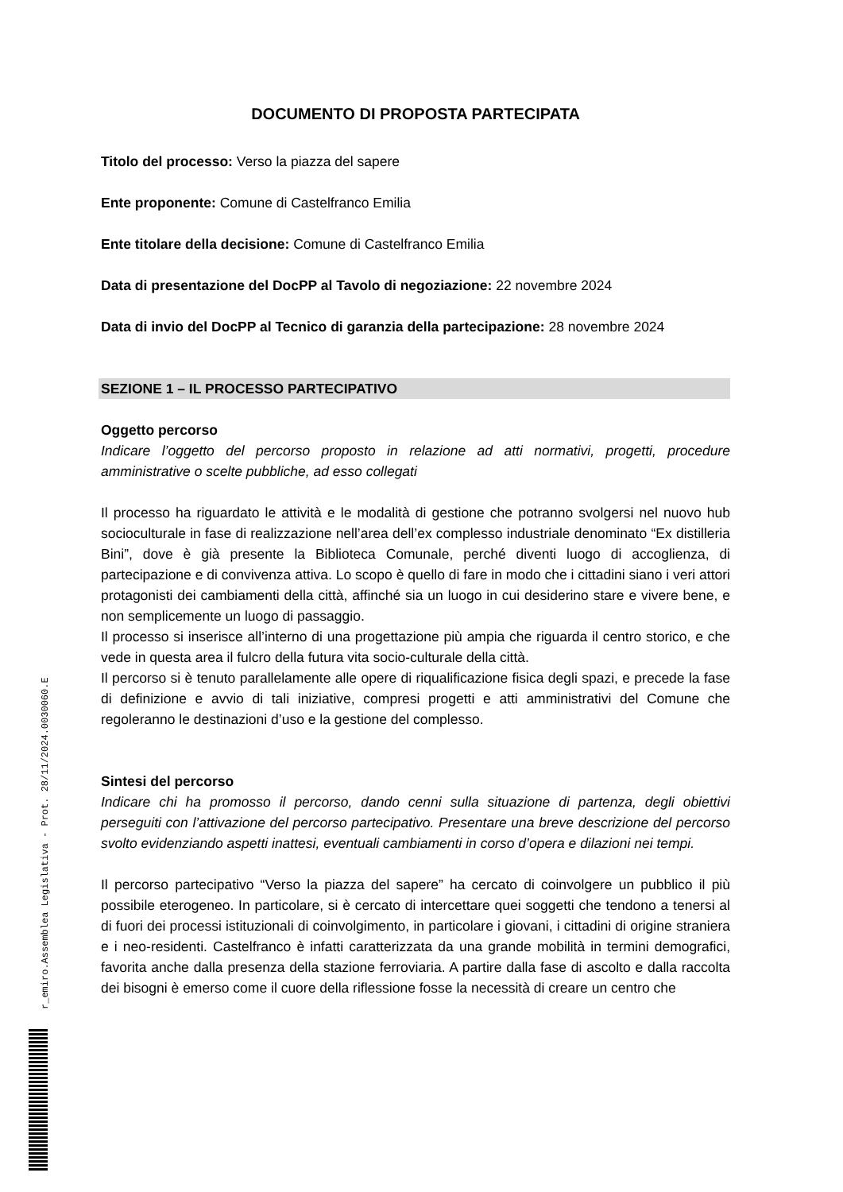r_emiro.Assemblea Legislativa - Prot. 28/11/2024.0030060.E
DOCUMENTO DI PROPOSTA PARTECIPATA
Titolo del processo: Verso la piazza del sapere
Ente proponente: Comune di Castelfranco Emilia
Ente titolare della decisione: Comune di Castelfranco Emilia
Data di presentazione del DocPP al Tavolo di negoziazione: 22 novembre 2024
Data di invio del DocPP al Tecnico di garanzia della partecipazione: 28 novembre 2024
SEZIONE 1 – IL PROCESSO PARTECIPATIVO
Oggetto percorso
Indicare l’oggetto del percorso proposto in relazione ad atti normativi, progetti, procedure amministrative o scelte pubbliche, ad esso collegati
Il processo ha riguardato le attività e le modalità di gestione che potranno svolgersi nel nuovo hub socioculturale in fase di realizzazione nell’area dell’ex complesso industriale denominato “Ex distilleria Bini”, dove è già presente la Biblioteca Comunale, perché diventi luogo di accoglienza, di partecipazione e di convivenza attiva. Lo scopo è quello di fare in modo che i cittadini siano i veri attori protagonisti dei cambiamenti della città, affinché sia un luogo in cui desiderino stare e vivere bene, e non semplicemente un luogo di passaggio.
Il processo si inserisce all’interno di una progettazione più ampia che riguarda il centro storico, e che vede in questa area il fulcro della futura vita socio-culturale della città.
Il percorso si è tenuto parallelamente alle opere di riqualificazione fisica degli spazi, e precede la fase di definizione e avvio di tali iniziative, compresi progetti e atti amministrativi del Comune che regoleranno le destinazioni d’uso e la gestione del complesso.
Sintesi del percorso
Indicare chi ha promosso il percorso, dando cenni sulla situazione di partenza, degli obiettivi perseguiti con l’attivazione del percorso partecipativo. Presentare una breve descrizione del percorso svolto evidenziando aspetti inattesi, eventuali cambiamenti in corso d’opera e dilazioni nei tempi.
Il percorso partecipativo “Verso la piazza del sapere” ha cercato di coinvolgere un pubblico il più possibile eterogeneo. In particolare, si è cercato di intercettare quei soggetti che tendono a tenersi al di fuori dei processi istituzionali di coinvolgimento, in particolare i giovani, i cittadini di origine straniera e i neo-residenti. Castelfranco è infatti caratterizzata da una grande mobilità in termini demografici, favorita anche dalla presenza della stazione ferroviaria. A partire dalla fase di ascolto e dalla raccolta dei bisogni è emerso come il cuore della riflessione fosse la necessità di creare un centro che